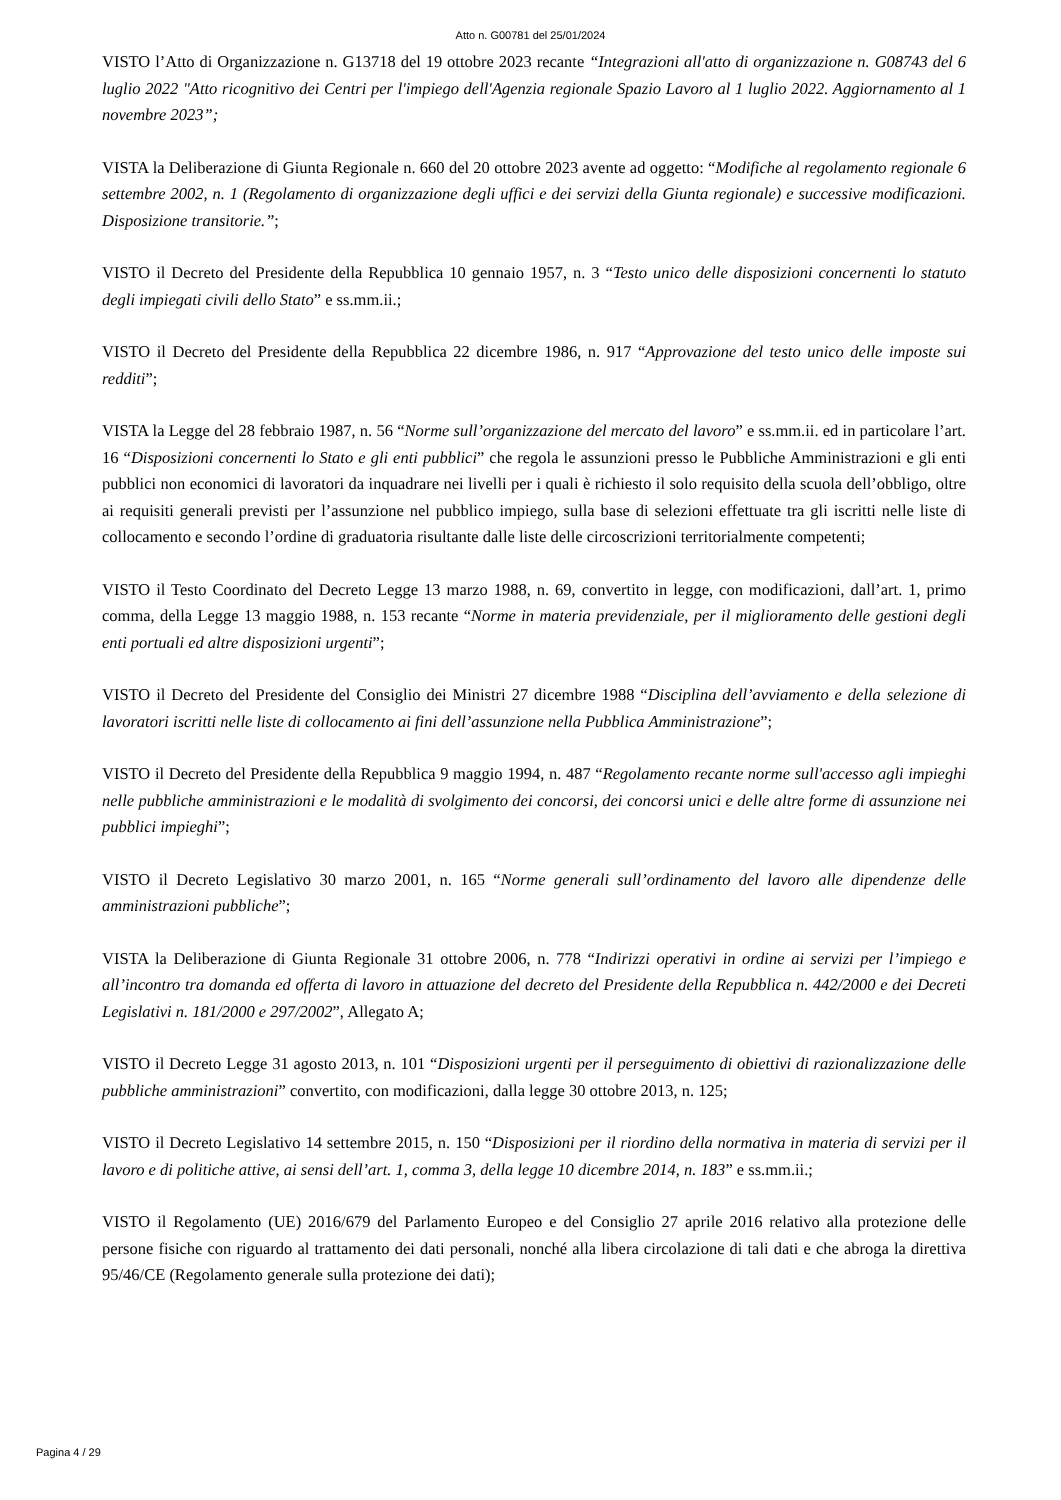Atto n. G00781 del 25/01/2024
VISTO l’Atto di Organizzazione n. G13718 del 19 ottobre 2023 recante “Integrazioni all'atto di organizzazione n. G08743 del 6 luglio 2022 "Atto ricognitivo dei Centri per l'impiego dell'Agenzia regionale Spazio Lavoro al 1 luglio 2022. Aggiornamento al 1 novembre 2023”;
VISTA la Deliberazione di Giunta Regionale n. 660 del 20 ottobre 2023 avente ad oggetto: “Modifiche al regolamento regionale 6 settembre 2002, n. 1 (Regolamento di organizzazione degli uffici e dei servizi della Giunta regionale) e successive modificazioni. Disposizione transitorie.”;
VISTO il Decreto del Presidente della Repubblica 10 gennaio 1957, n. 3 “Testo unico delle disposizioni concernenti lo statuto degli impiegati civili dello Stato” e ss.mm.ii.;
VISTO il Decreto del Presidente della Repubblica 22 dicembre 1986, n. 917 “Approvazione del testo unico delle imposte sui redditi”;
VISTA la Legge del 28 febbraio 1987, n. 56 “Norme sull’organizzazione del mercato del lavoro” e ss.mm.ii. ed in particolare l’art. 16 “Disposizioni concernenti lo Stato e gli enti pubblici” che regola le assunzioni presso le Pubbliche Amministrazioni e gli enti pubblici non economici di lavoratori da inquadrare nei livelli per i quali è richiesto il solo requisito della scuola dell’obbligo, oltre ai requisiti generali previsti per l’assunzione nel pubblico impiego, sulla base di selezioni effettuate tra gli iscritti nelle liste di collocamento e secondo l’ordine di graduatoria risultante dalle liste delle circoscrizioni territorialmente competenti;
VISTO il Testo Coordinato del Decreto Legge 13 marzo 1988, n. 69, convertito in legge, con modificazioni, dall’art. 1, primo comma, della Legge 13 maggio 1988, n. 153 recante “Norme in materia previdenziale, per il miglioramento delle gestioni degli enti portuali ed altre disposizioni urgenti”;
VISTO il Decreto del Presidente del Consiglio dei Ministri 27 dicembre 1988 “Disciplina dell’avviamento e della selezione di lavoratori iscritti nelle liste di collocamento ai fini dell’assunzione nella Pubblica Amministrazione”;
VISTO il Decreto del Presidente della Repubblica 9 maggio 1994, n. 487 “Regolamento recante norme sull'accesso agli impieghi nelle pubbliche amministrazioni e le modalità di svolgimento dei concorsi, dei concorsi unici e delle altre forme di assunzione nei pubblici impieghi”;
VISTO il Decreto Legislativo 30 marzo 2001, n. 165 “Norme generali sull’ordinamento del lavoro alle dipendenze delle amministrazioni pubbliche”;
VISTA la Deliberazione di Giunta Regionale 31 ottobre 2006, n. 778 “Indirizzi operativi in ordine ai servizi per l’impiego e all’incontro tra domanda ed offerta di lavoro in attuazione del decreto del Presidente della Repubblica n. 442/2000 e dei Decreti Legislativi n. 181/2000 e 297/2002”, Allegato A;
VISTO il Decreto Legge 31 agosto 2013, n. 101 “Disposizioni urgenti per il perseguimento di obiettivi di razionalizzazione delle pubbliche amministrazioni” convertito, con modificazioni, dalla legge 30 ottobre 2013, n. 125;
VISTO il Decreto Legislativo 14 settembre 2015, n. 150 “Disposizioni per il riordino della normativa in materia di servizi per il lavoro e di politiche attive, ai sensi dell’art. 1, comma 3, della legge 10 dicembre 2014, n. 183” e ss.mm.ii.;
VISTO il Regolamento (UE) 2016/679 del Parlamento Europeo e del Consiglio 27 aprile 2016 relativo alla protezione delle persone fisiche con riguardo al trattamento dei dati personali, nonché alla libera circolazione di tali dati e che abroga la direttiva 95/46/CE (Regolamento generale sulla protezione dei dati);
Pagina 4 / 29